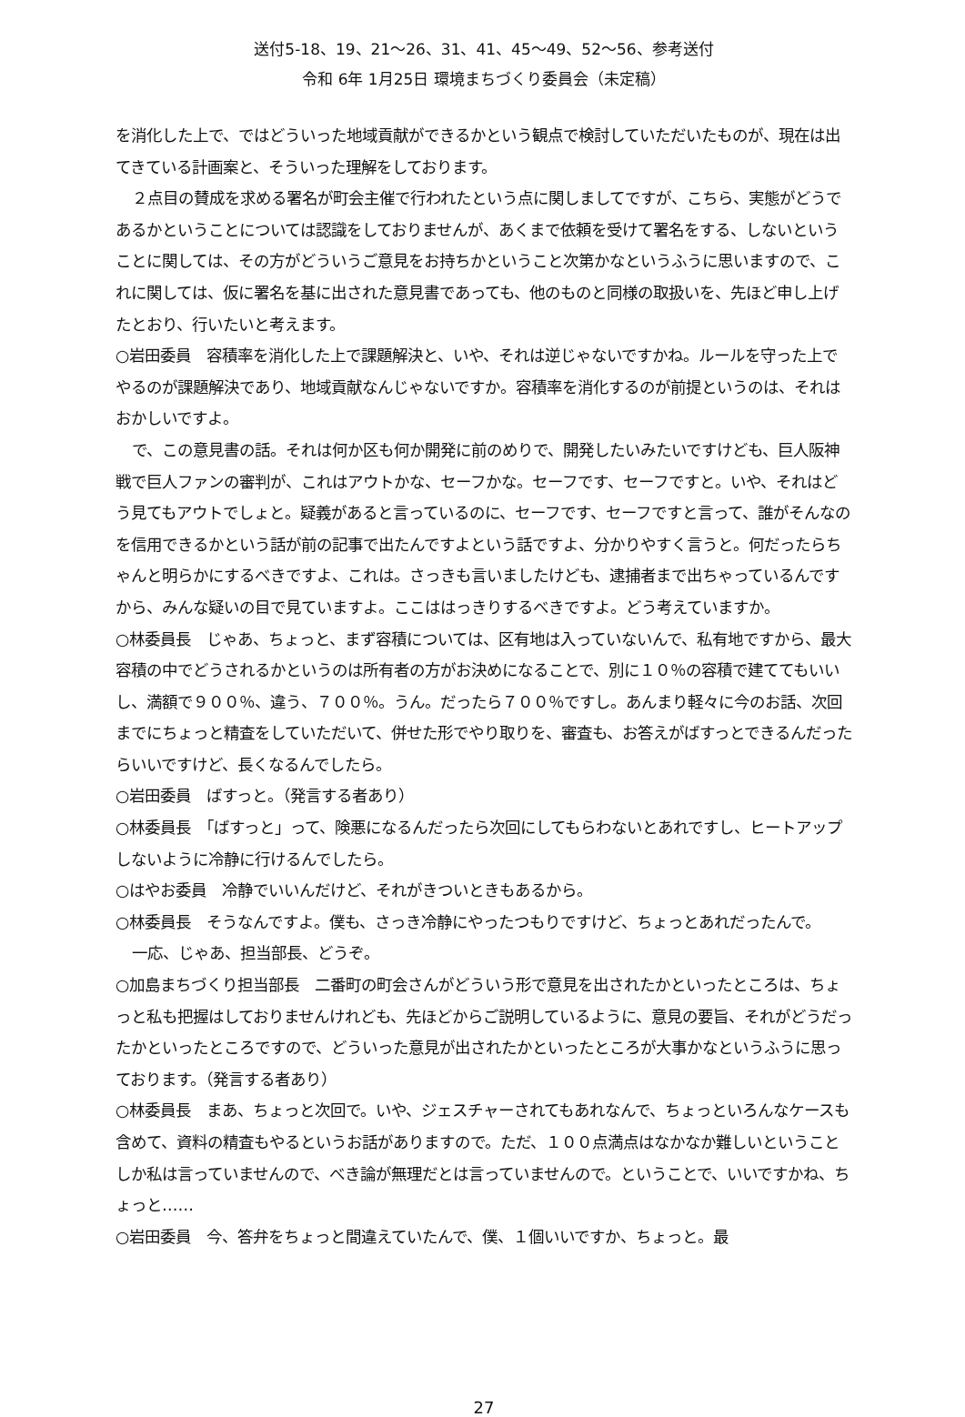送付5-18、19、21～26、31、41、45～49、52～56、参考送付
令和 6年 1月25日 環境まちづくり委員会（未定稿）
を消化した上で、ではどういった地域貢献ができるかという観点で検討していただいたものが、現在は出てきている計画案と、そういった理解をしております。
２点目の賛成を求める署名が町会主催で行われたという点に関しましてですが、こちら、実態がどうであるかということについては認識をしておりませんが、あくまで依頼を受けて署名をする、しないということに関しては、その方がどういうご意見をお持ちかということ次第かなというふうに思いますので、これに関しては、仮に署名を基に出された意見書であっても、他のものと同様の取扱いを、先ほど申し上げたとおり、行いたいと考えます。
○岩田委員　容積率を消化した上で課題解決と、いや、それは逆じゃないですかね。ルールを守った上でやるのが課題解決であり、地域貢献なんじゃないですか。容積率を消化するのが前提というのは、それはおかしいですよ。
で、この意見書の話。それは何か区も何か開発に前のめりで、開発したいみたいですけども、巨人阪神戦で巨人ファンの審判が、これはアウトかな、セーフかな。セーフです、セーフですと。いや、それはどう見てもアウトでしょと。疑義があると言っているのに、セーフです、セーフですと言って、誰がそんなのを信用できるかという話が前の記事で出たんですよという話ですよ、分かりやすく言うと。何だったらちゃんと明らかにするべきですよ、これは。さっきも言いましたけども、逮捕者まで出ちゃっているんですから、みんな疑いの目で見ていますよ。ここははっきりするべきですよ。どう考えていますか。
○林委員長　じゃあ、ちょっと、まず容積については、区有地は入っていないんで、私有地ですから、最大容積の中でどうされるかというのは所有者の方がお決めになることで、別に１０％の容積で建ててもいいし、満額で９００％、違う、７００％。うん。だったら７００％ですし。あんまり軽々に今のお話、次回までにちょっと精査をしていただいて、併せた形でやり取りを、審査も、お答えがばすっとできるんだったらいいですけど、長くなるんでしたら。
○岩田委員　ばすっと。（発言する者あり）
○林委員長　「ばすっと」って、険悪になるんだったら次回にしてもらわないとあれですし、ヒートアップしないように冷静に行けるんでしたら。
○はやお委員　冷静でいいんだけど、それがきついときもあるから。
○林委員長　そうなんですよ。僕も、さっき冷静にやったつもりですけど、ちょっとあれだったんで。
一応、じゃあ、担当部長、どうぞ。
○加島まちづくり担当部長　二番町の町会さんがどういう形で意見を出されたかといったところは、ちょっと私も把握はしておりませんけれども、先ほどからご説明しているように、意見の要旨、それがどうだったかといったところですので、どういった意見が出されたかといったところが大事かなというふうに思っております。（発言する者あり）
○林委員長　まあ、ちょっと次回で。いや、ジェスチャーされてもあれなんで、ちょっといろんなケースも含めて、資料の精査もやるというお話がありますので。ただ、１００点満点はなかなか難しいということしか私は言っていませんので、べき論が無理だとは言っていませんので。ということで、いいですかね、ちょっと……
○岩田委員　今、答弁をちょっと間違えていたんで、僕、１個いいですか、ちょっと。最
27